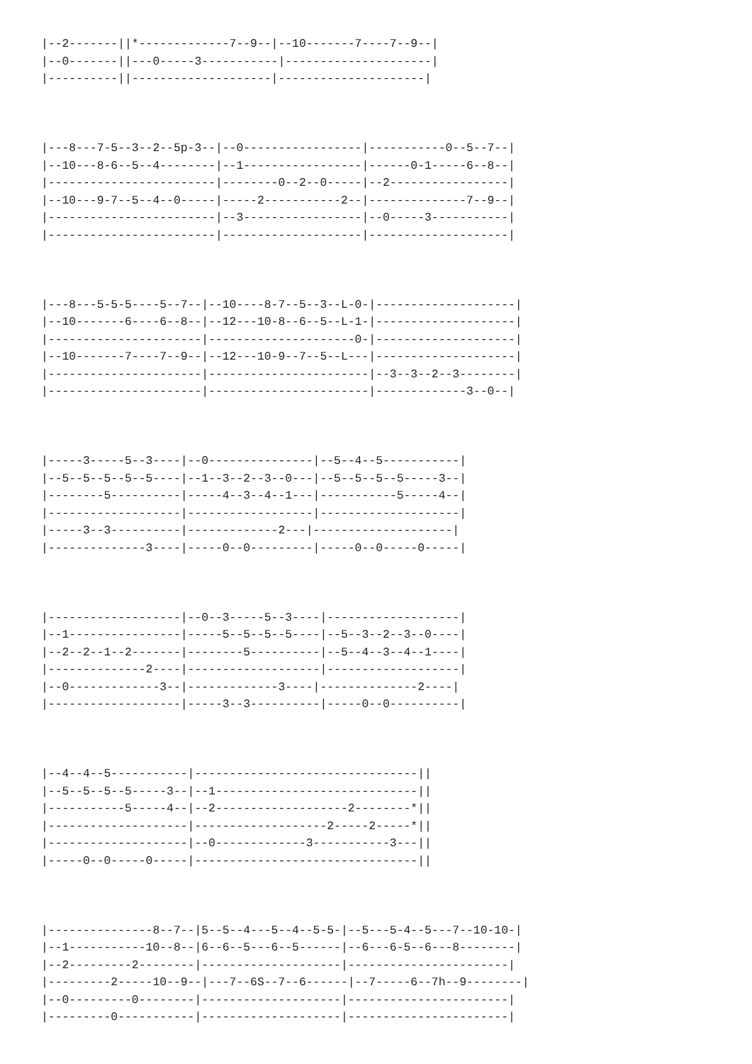|--2-------||*-------------7--9--|--10-------7----7--9--|
|--0-------||---0-----3-----------|---------------------|
|----------||--------------------|---------------------|



|---8---7-5--3--2--5p-3--|--0-----------------|-----------0--5--7--|
|--10---8-6--5--4--------|--1-----------------|------0-1-----6--8--|
|------------------------|--------0--2--0-----|--2-----------------|
|--10---9-7--5--4--0-----|-----2-----------2--|--------------7--9--|
|------------------------|--3-----------------|--0-----3-----------|
|------------------------|--------------------|--------------------|



|---8---5-5-5----5--7--|--10----8-7--5--3--L-0-|--------------------|
|--10-------6----6--8--|--12---10-8--6--5--L-1-|--------------------|
|----------------------|---------------------0-|--------------------|
|--10-------7----7--9--|--12---10-9--7--5--L---|--------------------|
|----------------------|-----------------------|--3--3--2--3--------|
|----------------------|-----------------------|-------------3--0--|



|-----3-----5--3----|--0---------------|--5--4--5-----------|
|--5--5--5--5--5----|--1--3--2--3--0---|--5--5--5--5-----3--|
|--------5----------|-----4--3--4--1---|-----------5-----4--|
|-------------------|------------------|--------------------|
|-----3--3----------|-------------2---|--------------------|
|--------------3----|-----0--0---------|-----0--0-----0-----|



|-------------------|--0--3-----5--3----|-------------------|
|--1----------------|-----5--5--5--5----|--5--3--2--3--0----|
|--2--2--1--2-------|--------5----------|--5--4--3--4--1----|
|--------------2----|-------------------|-------------------|
|--0-------------3--|-------------3----|--------------2----|
|-------------------|-----3--3----------|-----0--0----------|



|--4--4--5-----------|--------------------------------||
|--5--5--5--5-----3--|--1-----------------------------||
|-----------5-----4--|--2-------------------2--------*||
|--------------------|-------------------2-----2-----*||
|--------------------|--0-------------3-----------3---||
|-----0--0-----0-----|--------------------------------||



|---------------8--7--|5--5--4---5--4--5-5-|--5---5-4--5---7--10-10-|
|--1-----------10--8--|6--6--5---6--5------|--6---6-5--6---8--------|
|--2---------2--------|--------------------|-----------------------|
|---------2-----10--9--|---7--6S--7--6------|--7-----6--7h--9--------|
|--0---------0--------|--------------------|-----------------------|
|---------0-----------|--------------------|-----------------------|